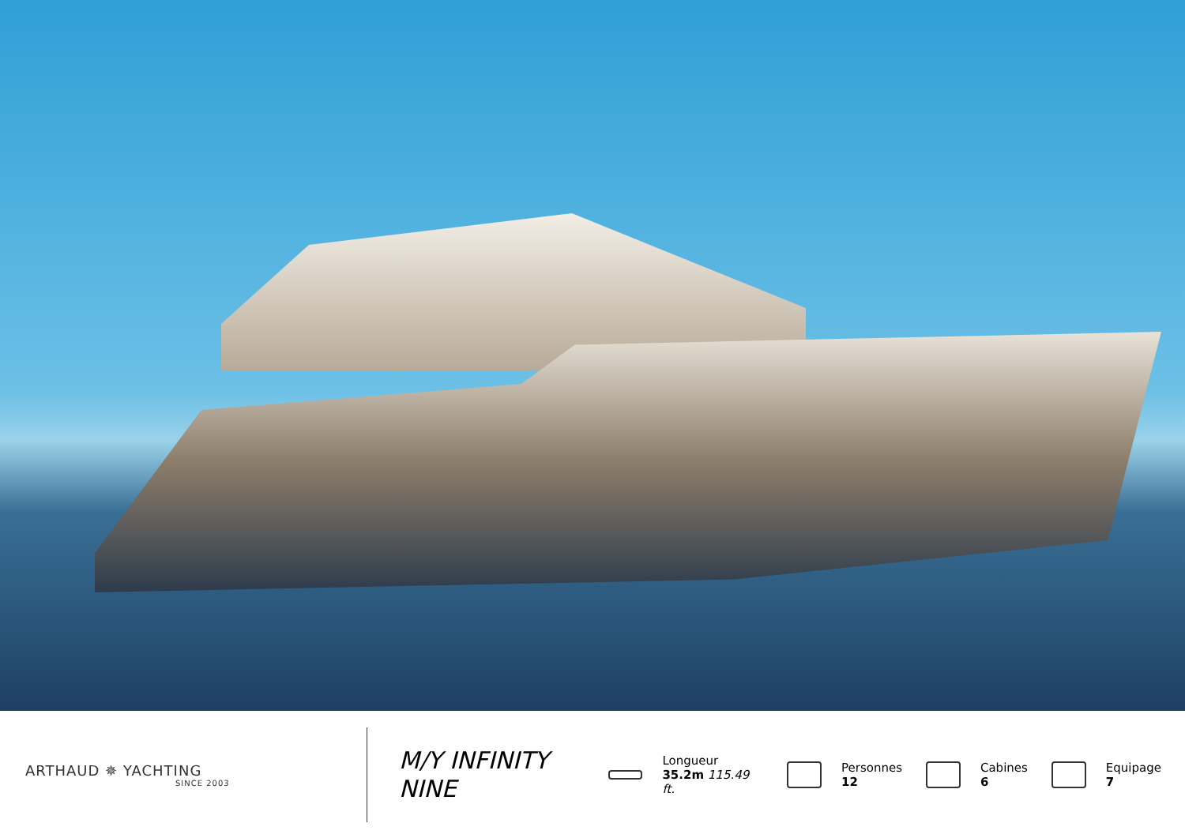ARTHAUD ✵ YACHTING
SINCE 2003
M/Y INFINITY NINE
Longueur
35.2m 115.49 ft.
Personnes
12
Cabines
6
Equipage
7